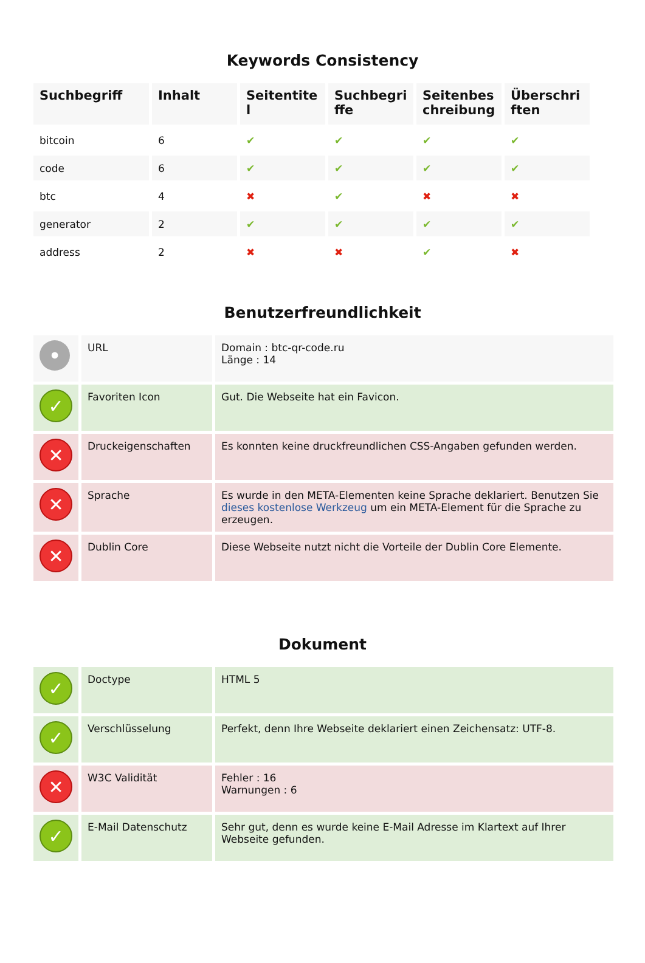Keywords Consistency
| Suchbegriff | Inhalt | Seitentitel | Suchbegriffe | Seitenbeschreibung | Überschriften |
| --- | --- | --- | --- | --- | --- |
| bitcoin | 6 | ✔ | ✔ | ✔ | ✔ |
| code | 6 | ✔ | ✔ | ✔ | ✔ |
| btc | 4 | ✖ | ✔ | ✖ | ✖ |
| generator | 2 | ✔ | ✔ | ✔ | ✔ |
| address | 2 | ✖ | ✖ | ✔ | ✖ |
Benutzerfreundlichkeit
| • | URL | Domain : btc-qr-code.ru Länge : 14 |
| ✓ | Favoriten Icon | Gut. Die Webseite hat ein Favicon. |
| ✕ | Druckeigenschaften | Es konnten keine druckfreundlichen CSS-Angaben gefunden werden. |
| ✕ | Sprache | Es wurde in den META-Elementen keine Sprache deklariert. Benutzen Sie dieses kostenlose Werkzeug um ein META-Element für die Sprache zu erzeugen. |
| ✕ | Dublin Core | Diese Webseite nutzt nicht die Vorteile der Dublin Core Elemente. |
Dokument
| ✓ | Doctype | HTML 5 |
| ✓ | Verschlüsselung | Perfekt, denn Ihre Webseite deklariert einen Zeichensatz: UTF-8. |
| ✕ | W3C Validität | Fehler : 16 Warnungen : 6 |
| ✓ | E-Mail Datenschutz | Sehr gut, denn es wurde keine E-Mail Adresse im Klartext auf Ihrer Webseite gefunden. |